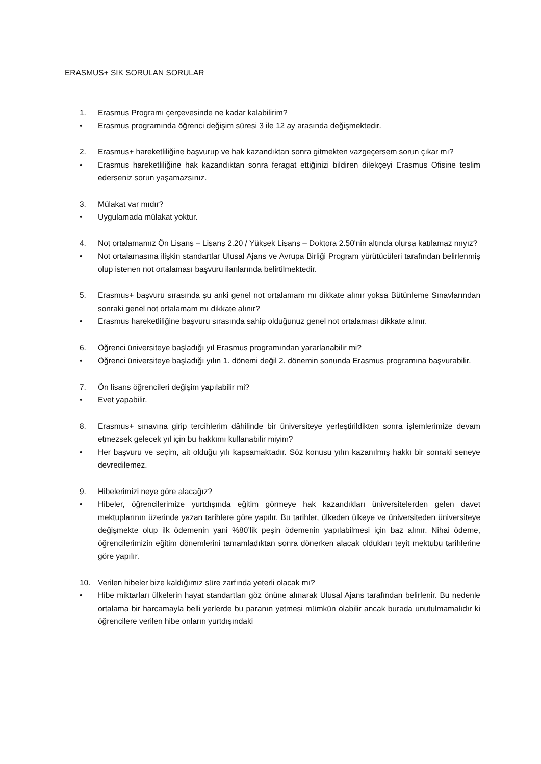ERASMUS+ SIK SORULAN SORULAR
1. Erasmus Programı çerçevesinde ne kadar kalabilirim?
• Erasmus programında öğrenci değişim süresi 3 ile 12 ay arasında değişmektedir.
2. Erasmus+ hareketliliğine başvurup ve hak kazandıktan sonra gitmekten vazgeçersem sorun çıkar mı?
• Erasmus hareketliliğine hak kazandıktan sonra feragat ettiğinizi bildiren dilekçeyi Erasmus Ofisine teslim ederseniz sorun yaşamazsınız.
3. Mülakat var mıdır?
• Uygulamada mülakat yoktur.
4. Not ortalamamız Ön Lisans – Lisans 2.20 / Yüksek Lisans – Doktora 2.50'nin altında olursa katılamaz mıyız?
• Not ortalamasına ilişkin standartlar Ulusal Ajans ve Avrupa Birliği Program yürütücüleri tarafından belirlenmiş olup istenen not ortalaması başvuru ilanlarında belirtilmektedir.
5. Erasmus+ başvuru sırasında şu anki genel not ortalamam mı dikkate alınır yoksa Bütünleme Sınavlarından sonraki genel not ortalamam mı dikkate alınır?
• Erasmus hareketliliğine başvuru sırasında sahip olduğunuz genel not ortalaması dikkate alınır.
6. Öğrenci üniversiteye başladığı yıl Erasmus programından yararlanabilir mi?
• Öğrenci üniversiteye başladığı yılın 1. dönemi değil 2. dönemin sonunda Erasmus programına başvurabilir.
7. Ön lisans öğrencileri değişim yapılabilir mi?
• Evet yapabilir.
8. Erasmus+ sınavına girip tercihlerim dâhilinde bir üniversiteye yerleştirildikten sonra işlemlerimize devam etmezsek gelecek yıl için bu hakkımı kullanabilir miyim?
• Her başvuru ve seçim, ait olduğu yılı kapsamaktadır. Söz konusu yılın kazanılmış hakkı bir sonraki seneye devredilemez.
9. Hibelerimizi neye göre alacağız?
• Hibeler, öğrencilerimize yurtdışında eğitim görmeye hak kazandıkları üniversitelerden gelen davet mektuplarının üzerinde yazan tarihlere göre yapılır. Bu tarihler, ülkeden ülkeye ve üniversiteden üniversiteye değişmekte olup ilk ödemenin yani %80’lik peşin ödemenin yapılabilmesi için baz alınır. Nihai ödeme, öğrencilerimizin eğitim dönemlerini tamamladıktan sonra dönerken alacak oldukları teyit mektubu tarihlerine göre yapılır.
10. Verilen hibeler bize kaldığımız süre zarfında yeterli olacak mı?
• Hibe miktarları ülkelerin hayat standartları göz önüne alınarak Ulusal Ajans tarafından belirlenir. Bu nedenle ortalama bir harcamayla belli yerlerde bu paranın yetmesi mümkün olabilir ancak burada unutulmamalıdır ki öğrencilere verilen hibe onların yurtdışındaki